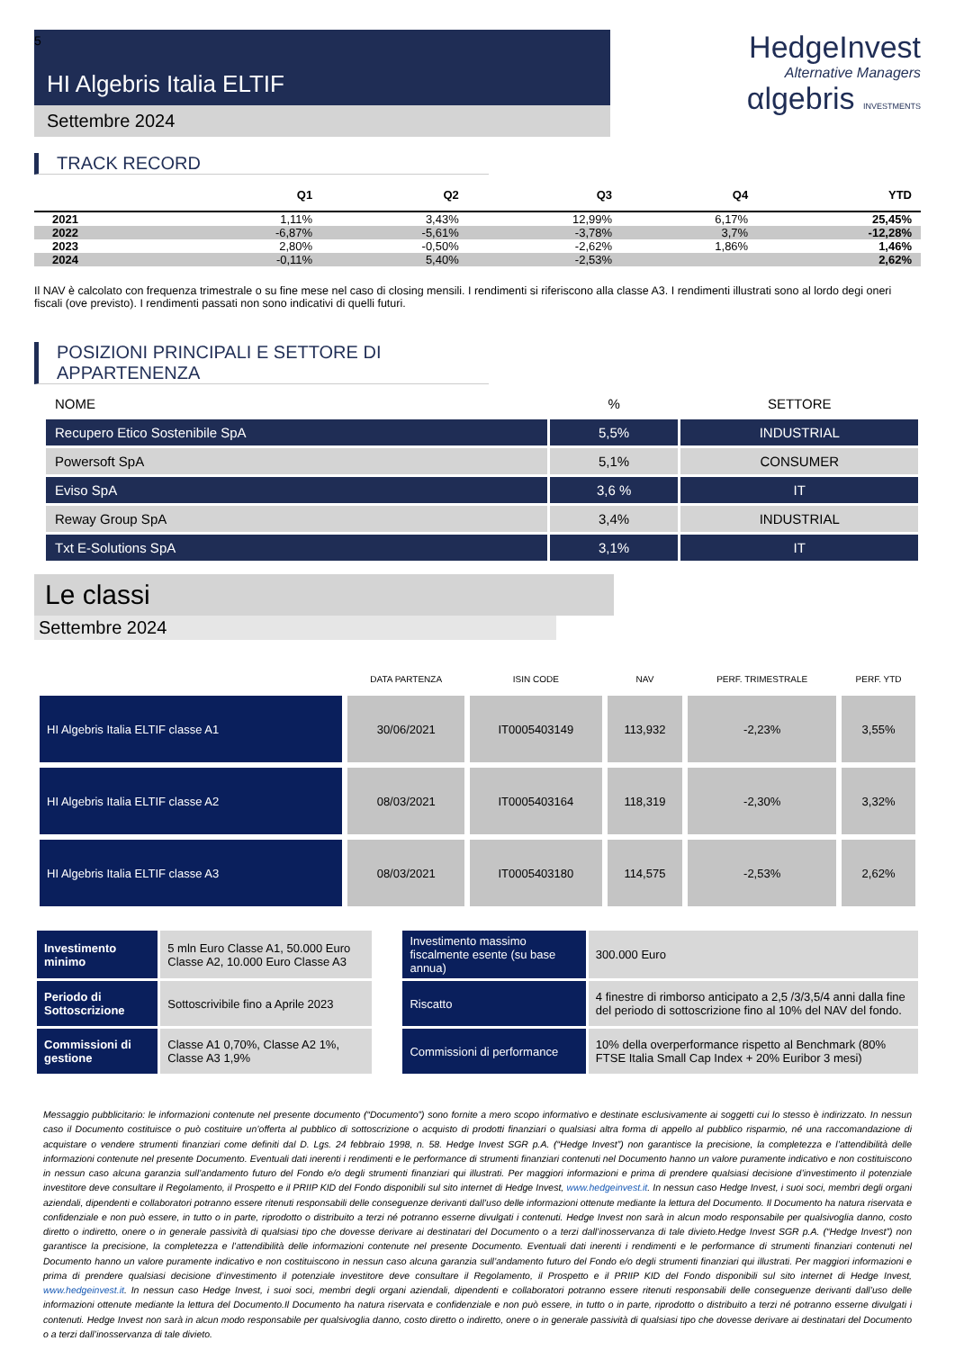5
HI Algebris Italia ELTIF
Settembre 2024
HedgeInvest
Alternative Managers
αlgebris INVESTMENTS
TRACK RECORD
| | Q1 | Q2 | Q3 | Q4 | YTD |
| --- | --- | --- | --- | --- | --- |
| 2021 | 1,11% | 3,43% | 12,99% | 6,17% | 25,45% |
| 2022 | -6,87% | -5,61% | -3,78% | 3,7% | -12,28% |
| 2023 | 2,80% | -0,50% | -2,62% | 1,86% | 1,46% |
| 2024 | -0,11% | 5,40% | -2,53% | | 2,62% |
Il NAV è calcolato con frequenza trimestrale o su fine mese nel caso di closing mensili. I rendimenti si riferiscono alla classe A3. I rendimenti illustrati sono al lordo degi oneri fiscali (ove previsto). I rendimenti passati non sono indicativi di quelli futuri.
POSIZIONI PRINCIPALI E SETTORE DI APPARTENENZA
| NOME | % | SETTORE |
| --- | --- | --- |
| Recupero Etico Sostenibile SpA | 5,5% | INDUSTRIAL |
| Powersoft SpA | 5,1% | CONSUMER |
| Eviso SpA | 3,6 % | IT |
| Reway Group SpA | 3,4% | INDUSTRIAL |
| Txt E-Solutions SpA | 3,1% | IT |
Le classi
Settembre 2024
| | DATA PARTENZA | ISIN CODE | NAV | PERF. TRIMESTRALE | PERF. YTD |
| --- | --- | --- | --- | --- | --- |
| HI Algebris Italia ELTIF classe A1 | 30/06/2021 | IT0005403149 | 113,932 | -2,23% | 3,55% |
| HI Algebris Italia ELTIF classe A2 | 08/03/2021 | IT0005403164 | 118,319 | -2,30% | 3,32% |
| HI Algebris Italia ELTIF classe A3 | 08/03/2021 | IT0005403180 | 114,575 | -2,53% | 2,62% |
| Investimento minimo | 5 mln Euro Classe A1, 50.000 Euro Classe A2, 10.000 Euro Classe A3 | | Investimento massimo fiscalmente esente (su base annua) | 300.000 Euro |
| Periodo di Sottoscrizione | Sottoscrivibile fino a Aprile 2023 | | Riscatto | 4 finestre di rimborso anticipato a 2,5 /3/3,5/4 anni dalla fine del periodo di sottoscrizione fino al 10% del NAV del fondo. |
| Commissioni di gestione | Classe A1 0,70%, Classe A2 1%, Classe A3 1,9% | | Commissioni di performance | 10% della overperformance rispetto al Benchmark (80% FTSE Italia Small Cap Index + 20% Euribor 3 mesi) |
Messaggio pubblicitario: le informazioni contenute nel presente documento (“Documento”) sono fornite a mero scopo informativo e destinate esclusivamente ai soggetti cui lo stesso è indirizzato. In nessun caso il Documento costituisce o può costituire un’offerta al pubblico di sottoscrizione o acquisto di prodotti finanziari o qualsiasi altra forma di appello al pubblico risparmio, né una raccomandazione di acquistare o vendere strumenti finanziari come definiti dal D. Lgs. 24 febbraio 1998, n. 58. Hedge Invest SGR p.A. (“Hedge Invest”) non garantisce la precisione, la completezza e l’attendibilità delle informazioni contenute nel presente Documento. Eventuali dati inerenti i rendimenti e le performance di strumenti finanziari contenuti nel Documento hanno un valore puramente indicativo e non costituiscono in nessun caso alcuna garanzia sull’andamento futuro del Fondo e/o degli strumenti finanziari qui illustrati. Per maggiori informazioni e prima di prendere qualsiasi decisione d’investimento il potenziale investitore deve consultare il Regolamento, il Prospetto e il PRIIP KID del Fondo disponibili sul sito internet di Hedge Invest, www.hedgeinvest.it. In nessun caso Hedge Invest, i suoi soci, membri degli organi aziendali, dipendenti e collaboratori potranno essere ritenuti responsabili delle conseguenze derivanti dall’uso delle informazioni ottenute mediante la lettura del Documento. Il Documento ha natura riservata e confidenziale e non può essere, in tutto o in parte, riprodotto o distribuito a terzi né potranno esserne divulgati i contenuti. Hedge Invest non sarà in alcun modo responsabile per qualsivoglia danno, costo diretto o indiretto, onere o in generale passività di qualsiasi tipo che dovesse derivare ai destinatari del Documento o a terzi dall’inosservanza di tale divieto.Hedge Invest SGR p.A. (“Hedge Invest”) non garantisce la precisione, la completezza e l’attendibilità delle informazioni contenute nel presente Documento. Eventuali dati inerenti i rendimenti e le performance di strumenti finanziari contenuti nel Documento hanno un valore puramente indicativo e non costituiscono in nessun caso alcuna garanzia sull’andamento futuro del Fondo e/o degli strumenti finanziari qui illustrati. Per maggiori informazioni e prima di prendere qualsiasi decisione d’investimento il potenziale investitore deve consultare il Regolamento, il Prospetto e il PRIIP KID del Fondo disponibili sul sito internet di Hedge Invest, www.hedgeinvest.it. In nessun caso Hedge Invest, i suoi soci, membri degli organi aziendali, dipendenti e collaboratori potranno essere ritenuti responsabili delle conseguenze derivanti dall’uso delle informazioni ottenute mediante la lettura del Documento.Il Documento ha natura riservata e confidenziale e non può essere, in tutto o in parte, riprodotto o distribuito a terzi né potranno esserne divulgati i contenuti. Hedge Invest non sarà in alcun modo responsabile per qualsivoglia danno, costo diretto o indiretto, onere o in generale passività di qualsiasi tipo che dovesse derivare ai destinatari del Documento o a terzi dall’inosservanza di tale divieto.